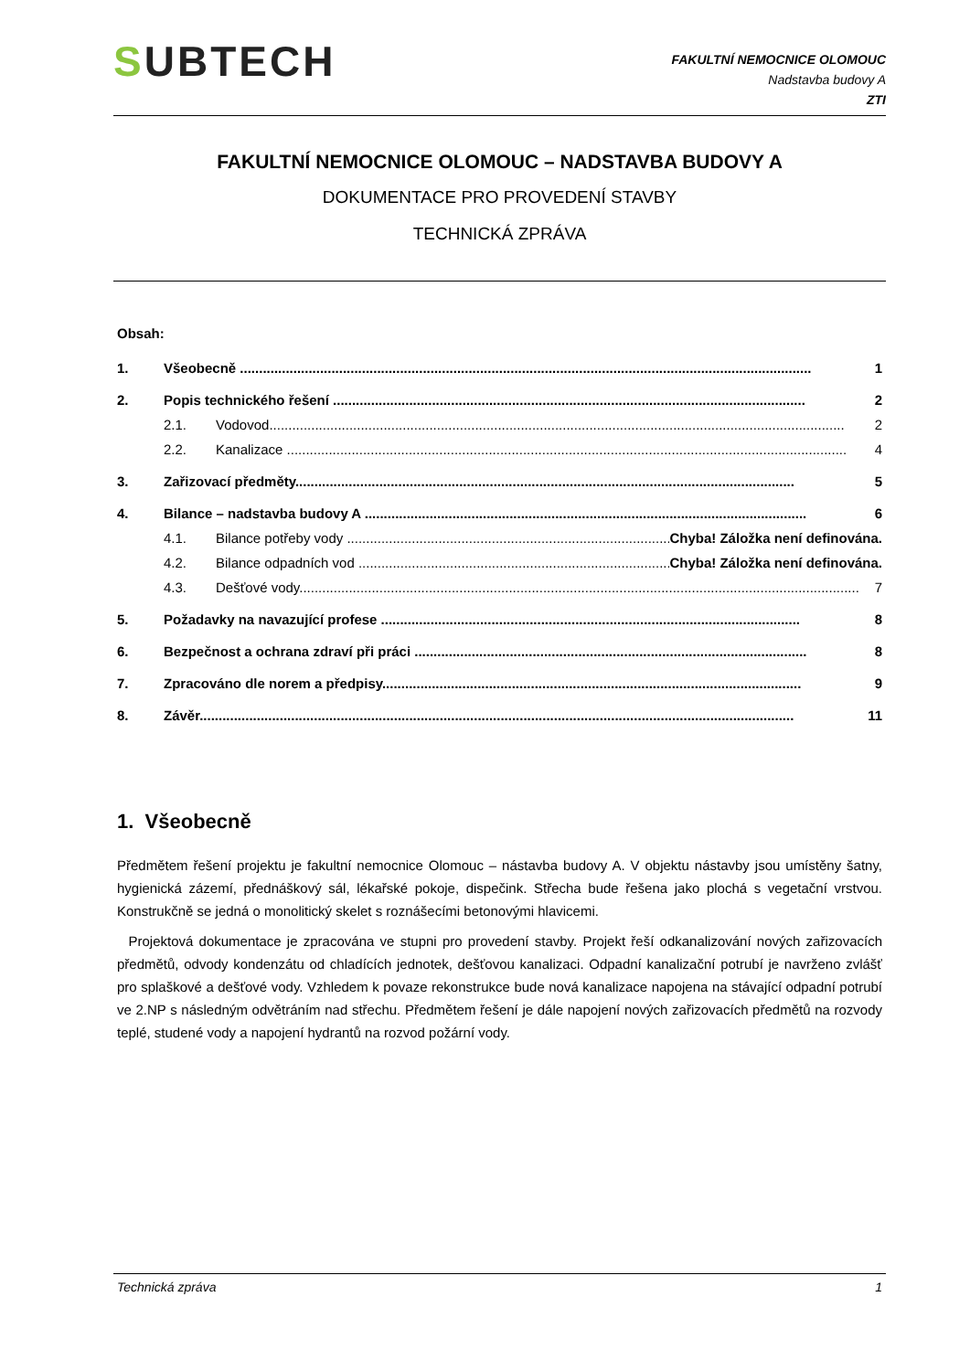SUBTECH
FAKULTNÍ NEMOCNICE OLOMOUC
Nadstavba budovy A
ZTI
FAKULTNÍ NEMOCNICE OLOMOUC – NADSTAVBA BUDOVY A
DOKUMENTACE PRO PROVEDENÍ STAVBY
TECHNICKÁ ZPRÁVA
Obsah:
1. Všeobecně ...................................................................................................................................................... 1
2. Popis technického řešení ............................................................................................................................ 2
2.1. Vodovod....................................................................................................................................................... 2
2.2. Kanalizace ................................................................................................................................................... 4
3. Zařizovací předměty................................................................................................................................... 5
4. Bilance – nadstavba budovy A .................................................................................................................... 6
4.1. Bilance potřeby vody ........................................................................................ Chyba! Záložka není definována.
4.2. Bilance odpadních vod ...................................................................................... Chyba! Záložka není definována.
4.3. Dešťové vody................................................................................................................................................... 7
5. Požadavky na navazující profese .............................................................................................................. 8
6. Bezpečnost a ochrana zdraví při práci ....................................................................................................... 8
7. Zpracováno dle norem a předpisy.............................................................................................................. 9
8. Závěr............................................................................................................................................................ 11
1. Všeobecně
Předmětem řešení projektu je fakultní nemocnice Olomouc – nástavba budovy A. V objektu nástavby jsou umístěny šatny, hygienická zázemí, přednáškový sál, lékařské pokoje, dispečink. Střecha bude řešena jako plochá s vegetační vrstvou. Konstrukčně se jedná o monolitický skelet s roznášecími betonovými hlavicemi.
Projektová dokumentace je zpracována ve stupni pro provedení stavby. Projekt řeší odkanalizování nových zařizovacích předmětů, odvody kondenzátu od chladících jednotek, dešťovou kanalizaci. Odpadní kanalizační potrubí je navrženo zvlášť pro splaškové a dešťové vody. Vzhledem k povaze rekonstrukce bude nová kanalizace napojena na stávající odpadní potrubí ve 2.NP s následným odvětráním nad střechu. Předmětem řešení je dále napojení nových zařizovacích předmětů na rozvody teplé, studené vody a napojení hydrantů na rozvod požární vody.
Technická zpráva 1